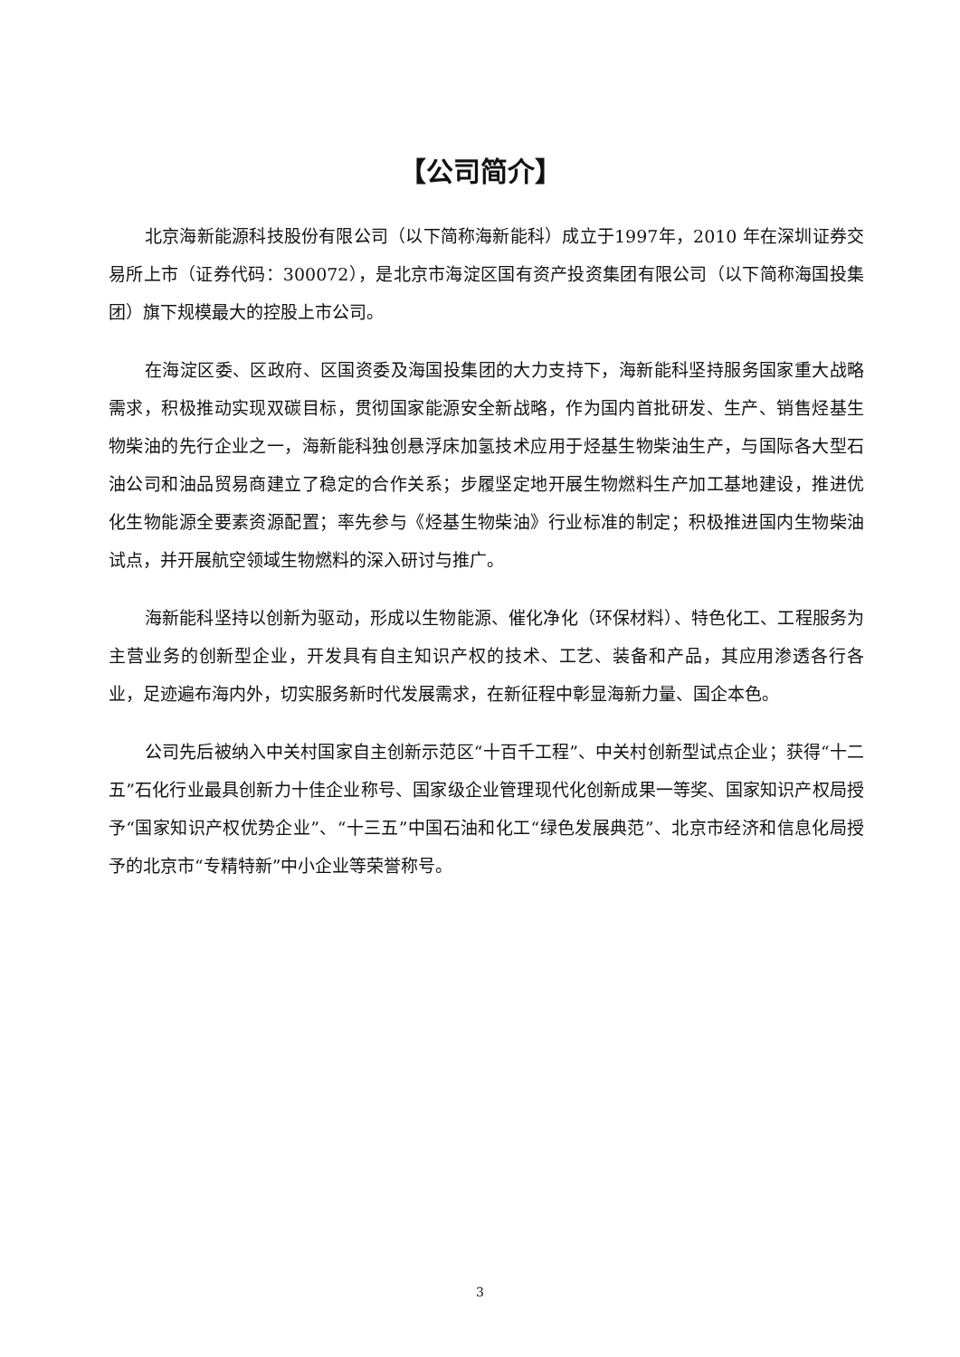【公司简介】
北京海新能源科技股份有限公司（以下简称海新能科）成立于1997年，2010 年在深圳证券交易所上市（证券代码：300072），是北京市海淀区国有资产投资集团有限公司（以下简称海国投集团）旗下规模最大的控股上市公司。
在海淀区委、区政府、区国资委及海国投集团的大力支持下，海新能科坚持服务国家重大战略需求，积极推动实现双碳目标，贯彻国家能源安全新战略，作为国内首批研发、生产、销售烃基生物柴油的先行企业之一，海新能科独创悬浮床加氢技术应用于烃基生物柴油生产，与国际各大型石油公司和油品贸易商建立了稳定的合作关系；步履坚定地开展生物燃料生产加工基地建设，推进优化生物能源全要素资源配置；率先参与《烃基生物柴油》行业标准的制定；积极推进国内生物柴油试点，并开展航空领域生物燃料的深入研讨与推广。
海新能科坚持以创新为驱动，形成以生物能源、催化净化（环保材料）、特色化工、工程服务为主营业务的创新型企业，开发具有自主知识产权的技术、工艺、装备和产品，其应用渗透各行各业，足迹遍布海内外，切实服务新时代发展需求，在新征程中彰显海新力量、国企本色。
公司先后被纳入中关村国家自主创新示范区“十百千工程”、中关村创新型试点企业；获得“十二五”石化行业最具创新力十佳企业称号、国家级企业管理现代化创新成果一等奖、国家知识产权局授予“国家知识产权优势企业”、“十三五”中国石油和化工“绿色发展典范”、北京市经济和信息化局授予的北京市“专精特新”中小企业等荣誉称号。
3